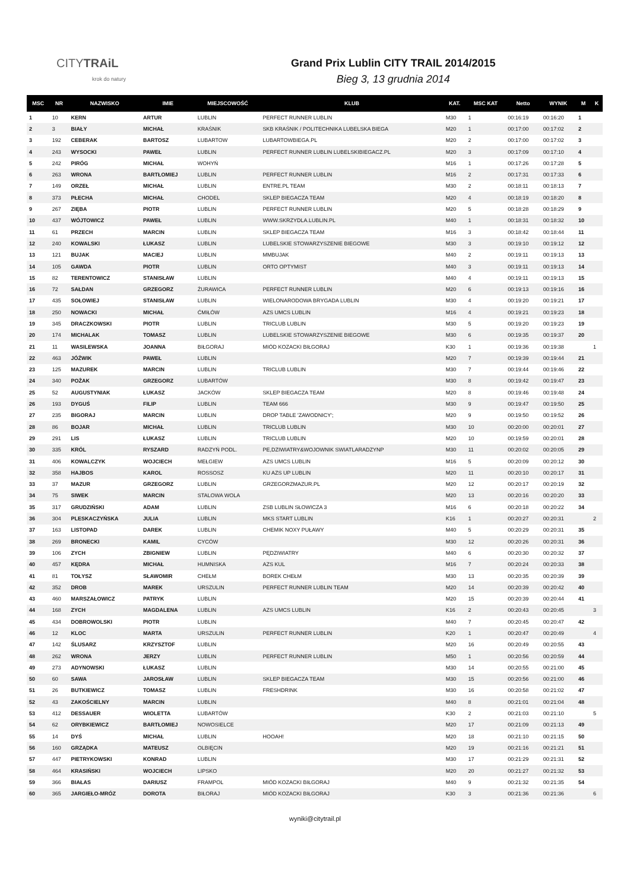CITYTRAiL
krok do natury
Grand Prix Lublin CITY TRAIL 2014/2015
Bieg 3, 13 grudnia 2014
| MSC | NR | NAZWISKO | IMIE | MIEJSCOWOŚĆ | KLUB | KAT. | MSC KAT | Netto | WYNIK | M | K |
| --- | --- | --- | --- | --- | --- | --- | --- | --- | --- | --- | --- |
| 1 | 10 | KERN | ARTUR | LUBLIN | PERFECT RUNNER LUBLIN | M30 | 1 | 00:16:19 | 00:16:20 | 1 | |
| 2 | 3 | BIAŁY | MICHAŁ | KRAŚNIK | SKB KRAŚNIK / POLITECHNIKA LUBELSKA BIEGA | M20 | 1 | 00:17:00 | 00:17:02 | 2 | |
| 3 | 192 | CEBERAK | BARTOSZ | LUBARTOW | LUBARTOWBIEGA.PL | M20 | 2 | 00:17:00 | 00:17:02 | 3 | |
| 4 | 243 | WYSOCKI | PAWEŁ | LUBLIN | PERFECT RUNNER LUBLIN LUBELSKIBIEGACZ.PL | M20 | 3 | 00:17:09 | 00:17:10 | 4 | |
| 5 | 242 | PIRÓG | MICHAŁ | WOHYŃ | | M16 | 1 | 00:17:26 | 00:17:28 | 5 | |
| 6 | 263 | WRONA | BARTŁOMIEJ | LUBLIN | PERFECT RUNNER LUBLIN | M16 | 2 | 00:17:31 | 00:17:33 | 6 | |
| 7 | 149 | ORZEŁ | MICHAŁ | LUBLIN | ENTRE.PL TEAM | M30 | 2 | 00:18:11 | 00:18:13 | 7 | |
| 8 | 373 | PŁECHA | MICHAŁ | CHODEL | SKLEP BIEGACZA TEAM | M20 | 4 | 00:18:19 | 00:18:20 | 8 | |
| 9 | 267 | ZIĘBA | PIOTR | LUBLIN | PERFECT RUNNER LUBLIN | M20 | 5 | 00:18:28 | 00:18:29 | 9 | |
| 10 | 437 | WÓJTOWICZ | PAWEŁ | LUBLIN | WWW.SKRZYDLA.LUBLIN.PL | M40 | 1 | 00:18:31 | 00:18:32 | 10 | |
| 11 | 61 | PRZECH | MARCIN | LUBLIN | SKLEP BIEGACZA TEAM | M16 | 3 | 00:18:42 | 00:18:44 | 11 | |
| 12 | 240 | KOWALSKI | ŁUKASZ | LUBLIN | LUBELSKIE STOWARZYSZENIE BIEGOWE | M30 | 3 | 00:19:10 | 00:19:12 | 12 | |
| 13 | 121 | BUJAK | MACIEJ | LUBLIN | MMBUJAK | M40 | 2 | 00:19:11 | 00:19:13 | 13 | |
| 14 | 105 | GAWDA | PIOTR | LUBLIN | ORTO OPTYMIST | M40 | 3 | 00:19:11 | 00:19:13 | 14 | |
| 15 | 82 | TERENTOWICZ | STANISŁAW | LUBLIN | | M40 | 4 | 00:19:11 | 00:19:13 | 15 | |
| 16 | 72 | SAŁDAN | GRZEGORZ | ŻURAWICA | PERFECT RUNNER LUBLIN | M20 | 6 | 00:19:13 | 00:19:16 | 16 | |
| 17 | 435 | SOŁOWIEJ | STANISŁAW | LUBLIN | WIELONARODOWA BRYGADA LUBLIN | M30 | 4 | 00:19:20 | 00:19:21 | 17 | |
| 18 | 250 | NOWACKI | MICHAŁ | ĆMIŁÓW | AZS UMCS LUBLIN | M16 | 4 | 00:19:21 | 00:19:23 | 18 | |
| 19 | 345 | DRACZKOWSKI | PIOTR | LUBLIN | TRICLUB LUBLIN | M30 | 5 | 00:19:20 | 00:19:23 | 19 | |
| 20 | 174 | MICHALAK | TOMASZ | LUBLIN | LUBELSKIE STOWARZYSZENIE BIEGOWE | M30 | 6 | 00:19:35 | 00:19:37 | 20 | |
| 21 | 11 | WASILEWSKA | JOANNA | BIŁGORAJ | MIÓD KOZACKI BIŁGORAJ | K30 | 1 | 00:19:36 | 00:19:38 | | 1 |
| 22 | 463 | JÓŹWIK | PAWEŁ | LUBLIN | | M20 | 7 | 00:19:39 | 00:19:44 | 21 | |
| 23 | 125 | MAZUREK | MARCIN | LUBLIN | TRICLUB LUBLIN | M30 | 7 | 00:19:44 | 00:19:46 | 22 | |
| 24 | 340 | POŻAK | GRZEGORZ | LUBARTÓW | | M30 | 8 | 00:19:42 | 00:19:47 | 23 | |
| 25 | 52 | AUGUSTYNIAK | ŁUKASZ | JACKÓW | SKLEP BIEGACZA TEAM | M20 | 8 | 00:19:46 | 00:19:48 | 24 | |
| 26 | 193 | DYGUŚ | FILIP | LUBLIN | TEAM 666 | M30 | 9 | 00:19:47 | 00:19:50 | 25 | |
| 27 | 235 | BIGORAJ | MARCIN | LUBLIN | DROP TABLE 'ZAWODNICY'; | M20 | 9 | 00:19:50 | 00:19:52 | 26 | |
| 28 | 86 | BOJAR | MICHAŁ | LUBLIN | TRICLUB LUBLIN | M30 | 10 | 00:20:00 | 00:20:01 | 27 | |
| 29 | 291 | LIS | ŁUKASZ | LUBLIN | TRICLUB LUBLIN | M20 | 10 | 00:19:59 | 00:20:01 | 28 | |
| 30 | 335 | KRÓL | RYSZARD | RADZYŃ PODL. | PE,DZIWIATRY&WOJOWNIK SWIATLARADZYNP | M30 | 11 | 00:20:02 | 00:20:05 | 29 | |
| 31 | 406 | KOWALCZYK | WOJCIECH | MEŁGIEW | AZS UMCS LUBLIN | M16 | 5 | 00:20:09 | 00:20:12 | 30 | |
| 32 | 358 | HAJBOS | KAROL | ROSSOSZ | KU AZS UP LUBLIN | M20 | 11 | 00:20:10 | 00:20:17 | 31 | |
| 33 | 37 | MAZUR | GRZEGORZ | LUBLIN | GRZEGORZMAZUR.PL | M20 | 12 | 00:20:17 | 00:20:19 | 32 | |
| 34 | 75 | SIWEK | MARCIN | STALOWA WOLA | | M20 | 13 | 00:20:16 | 00:20:20 | 33 | |
| 35 | 317 | GRUDZIŃSKI | ADAM | LUBLIN | ZSB LUBLIN SŁOWICZA 3 | M16 | 6 | 00:20:18 | 00:20:22 | 34 | |
| 36 | 304 | PLESKACZYŃSKA | JULIA | LUBLIN | MKS START LUBLIN | K16 | 1 | 00:20:27 | 00:20:31 | | 2 |
| 37 | 163 | LISTOPAD | DAREK | LUBLIN | CHEMIK NOXY PUŁAWY | M40 | 5 | 00:20:29 | 00:20:31 | 35 | |
| 38 | 269 | BRONECKI | KAMIL | CYCÓW | | M30 | 12 | 00:20:26 | 00:20:31 | 36 | |
| 39 | 106 | ZYCH | ZBIGNIEW | LUBLIN | PĘDZIWIATRY | M40 | 6 | 00:20:30 | 00:20:32 | 37 | |
| 40 | 457 | KĘDRA | MICHAŁ | HUMNISKA | AZS KUL | M16 | 7 | 00:20:24 | 00:20:33 | 38 | |
| 41 | 81 | TOŁYSZ | SŁAWOMIR | CHEŁM | BOREK CHEŁM | M30 | 13 | 00:20:35 | 00:20:39 | 39 | |
| 42 | 352 | DROB | MAREK | URSZULIN | PERFECT RUNNER LUBLIN TEAM | M20 | 14 | 00:20:39 | 00:20:42 | 40 | |
| 43 | 460 | MARSZAŁOWICZ | PATRYK | LUBLIN | | M20 | 15 | 00:20:39 | 00:20:44 | 41 | |
| 44 | 168 | ZYCH | MAGDALENA | LUBLIN | AZS UMCS LUBLIN | K16 | 2 | 00:20:43 | 00:20:45 | | 3 |
| 45 | 434 | DOBROWOLSKI | PIOTR | LUBLIN | | M40 | 7 | 00:20:45 | 00:20:47 | 42 | |
| 46 | 12 | KLOC | MARTA | URSZULIN | PERFECT RUNNER LUBLIN | K20 | 1 | 00:20:47 | 00:20:49 | | 4 |
| 47 | 142 | ŚLUSARZ | KRZYSZTOF | LUBLIN | | M20 | 16 | 00:20:49 | 00:20:55 | 43 | |
| 48 | 262 | WRONA | JERZY | LUBLIN | PERFECT RUNNER LUBLIN | M50 | 1 | 00:20:56 | 00:20:59 | 44 | |
| 49 | 273 | ADYNOWSKI | ŁUKASZ | LUBLIN | | M30 | 14 | 00:20:55 | 00:21:00 | 45 | |
| 50 | 60 | SAWA | JAROSŁAW | LUBLIN | SKLEP BIEGACZA TEAM | M30 | 15 | 00:20:56 | 00:21:00 | 46 | |
| 51 | 26 | BUTKIEWICZ | TOMASZ | LUBLIN | FRESHDRINK | M30 | 16 | 00:20:58 | 00:21:02 | 47 | |
| 52 | 43 | ZAKOŚCIELNY | MARCIN | LUBLIN | | M40 | 8 | 00:21:01 | 00:21:04 | 48 | |
| 53 | 412 | DESSAUER | WIOLETTA | LUBARTÓW | | K30 | 2 | 00:21:03 | 00:21:10 | | 5 |
| 54 | 62 | ORYBKIEWICZ | BARTŁOMIEJ | NOWOSIELCE | | M20 | 17 | 00:21:09 | 00:21:13 | 49 | |
| 55 | 14 | DYŚ | MICHAŁ | LUBLIN | HOOAH! | M20 | 18 | 00:21:10 | 00:21:15 | 50 | |
| 56 | 160 | GRZĄDKA | MATEUSZ | OLBIĘCIN | | M20 | 19 | 00:21:16 | 00:21:21 | 51 | |
| 57 | 447 | PIETRYKOWSKI | KONRAD | LUBLIN | | M30 | 17 | 00:21:29 | 00:21:31 | 52 | |
| 58 | 464 | KRASIŃSKI | WOJCIECH | LIPSKO | | M20 | 20 | 00:21:27 | 00:21:32 | 53 | |
| 59 | 366 | BIAŁAS | DARIUSZ | FRAMPOL | MIÓD KOZACKI BIŁGORAJ | M40 | 9 | 00:21:32 | 00:21:35 | 54 | |
| 60 | 365 | JARGIEŁO-MRÓZ | DOROTA | BIŁORAJ | MIÓD KOZACKI BIŁGORAJ | K30 | 3 | 00:21:36 | 00:21:36 | | 6 |
wyniki@citytrail.pl